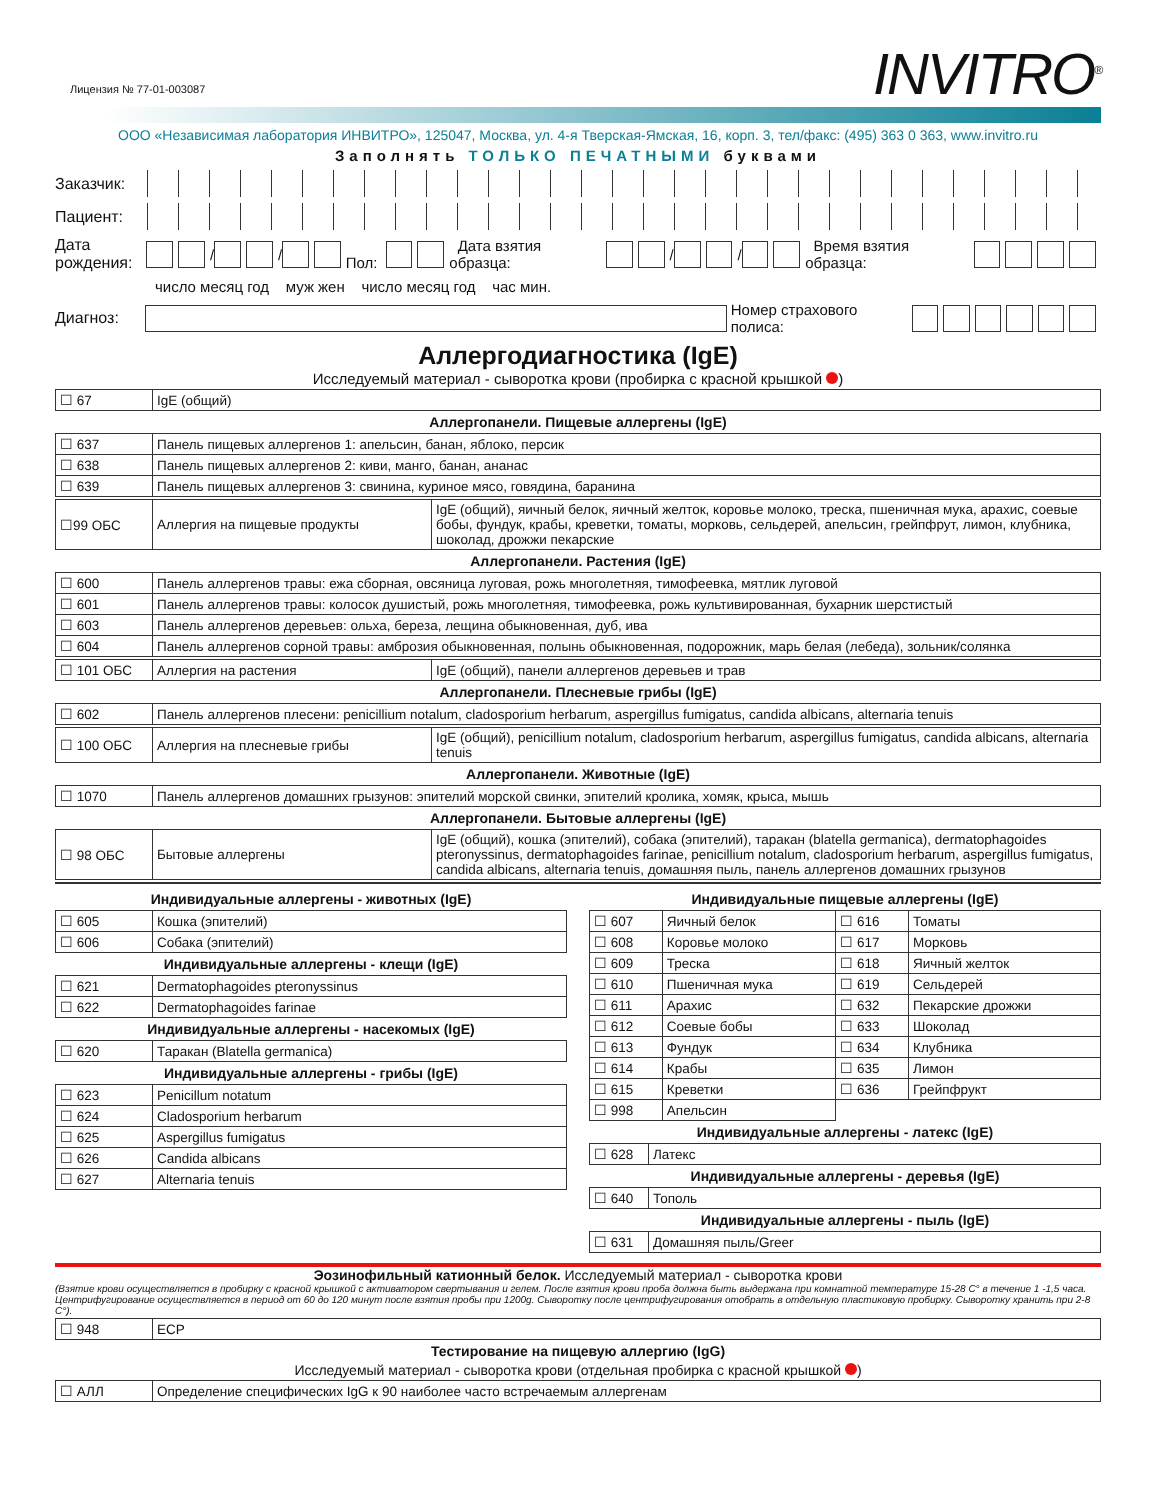Лицензия № 77-01-003087
INVITRO<sup>®</sup>
ООО «Независимая лаборатория ИНВИТРО», 125047, Москва, ул. 4-я Тверская-Ямская, 16, корп. 3, тел/факс: (495) 363 0 363, www.invitro.ru
Заполнять ТОЛЬКО ПЕЧАТНЫМИ буквами
Заказчик:
Пациент:
Дата рождения:
/ / Пол: Дата взятия образца: / / Время взятия образца:
число месяц год муж жен число месяц год час мин.
Диагноз: Номер страхового полиса:
Аллергодиагностика (IgE)
Исследуемый материал - сыворотка крови (пробирка с красной крышкой )
| ☐ 67 | IgE (общий) |
Аллергопанели. Пищевые аллергены (IgE)
| ☐ 637 | Панель пищевых аллергенов 1: апельсин, банан, яблоко, персик |
| ☐ 638 | Панель пищевых аллергенов 2: киви, манго, банан, ананас |
| ☐ 639 | Панель пищевых аллергенов 3: свинина, куриное мясо, говядина, баранина |
| ☐99 ОБС | Аллергия на пищевые продукты | IgE (общий), яичный белок, яичный желток, коровье молоко, треска, пшеничная мука, арахис, соевые бобы, фундук, крабы, креветки, томаты, морковь, сельдерей, апельсин, грейпфрут, лимон, клубника, шоколад, дрожжи пекарские |
Аллергопанели. Растения (IgE)
| ☐ 600 | Панель аллергенов травы: ежа сборная, овсяница луговая, рожь многолетняя, тимофеевка, мятлик луговой |
| ☐ 601 | Панель аллергенов травы: колосок душистый, рожь многолетняя, тимофеевка, рожь культивированная, бухарник шерстистый |
| ☐ 603 | Панель аллергенов деревьев: ольха, береза, лещина обыкновенная, дуб, ива |
| ☐ 604 | Панель аллергенов сорной травы: амброзия обыкновенная, полынь обыкновенная, подорожник, марь белая (лебеда), зольник/солянка |
| ☐ 101 ОБС | Аллергия на растения | IgE (общий), панели аллергенов деревьев и трав |
Аллергопанели. Плесневые грибы (IgE)
| ☐ 602 | Панель аллергенов плесени: penicillium notalum, cladosporium herbarum, aspergillus fumigatus, candida albicans, alternaria tenuis |
| ☐ 100 ОБС | Аллергия на плесневые грибы | IgE (общий), penicillium notalum, cladosporium herbarum, aspergillus fumigatus, candida albicans, alternaria tenuis |
Аллергопанели. Животные (IgE)
| ☐ 1070 | Панель аллергенов домашних грызунов: эпителий морской свинки, эпителий кролика, хомяк, крыса, мышь |
Аллергопанели. Бытовые аллергены (IgE)
| ☐ 98 ОБС | Бытовые аллергены | IgE (общий), кошка (эпителий), собака (эпителий), таракан (blatella germanica), dermatophagoides pteronyssinus, dermatophagoides farinae, penicillium notalum, cladosporium herbarum, aspergillus fumigatus, candida albicans, alternaria tenuis, домашняя пыль, панель аллергенов домашних грызунов |
Индивидуальные аллергены - животных (IgE)
| ☐ 605 | Кошка (эпителий) |
| ☐ 606 | Собака (эпителий) |
Индивидуальные аллергены - клещи (IgE)
| ☐ 621 | Dermatophagoides pteronyssinus |
| ☐ 622 | Dermatophagoides farinae |
Индивидуальные аллергены - насекомых (IgE)
| ☐ 620 | Таракан (Blatella germanica) |
Индивидуальные аллергены - грибы (IgE)
| ☐ 623 | Penicillum notatum |
| ☐ 624 | Cladosporium herbarum |
| ☐ 625 | Aspergillus fumigatus |
| ☐ 626 | Candida albicans |
| ☐ 627 | Alternaria tenuis |
Индивидуальные пищевые аллергены (IgE)
| ☐ 607 | Яичный белок | ☐ 616 | Томаты |
| ☐ 608 | Коровье молоко | ☐ 617 | Морковь |
| ☐ 609 | Треска | ☐ 618 | Яичный желток |
| ☐ 610 | Пшеничная мука | ☐ 619 | Сельдерей |
| ☐ 611 | Арахис | ☐ 632 | Пекарские дрожжи |
| ☐ 612 | Соевые бобы | ☐ 633 | Шоколад |
| ☐ 613 | Фундук | ☐ 634 | Клубника |
| ☐ 614 | Крабы | ☐ 635 | Лимон |
| ☐ 615 | Креветки | ☐ 636 | Грейпфрукт |
| ☐ 998 | Апельсин | | |
Индивидуальные аллергены - латекс (IgE)
| ☐ 628 | Латекс |
Индивидуальные аллергены - деревья (IgE)
| ☐ 640 | Тополь |
Индивидуальные аллергены - пыль (IgE)
| ☐ 631 | Домашняя пыль/Greer |
Эозинофильный катионный белок. Исследуемый материал - сыворотка крови
(Взятие крови осуществляется в пробирку с красной крышкой с активатором свертывания и гелем. После взятия крови проба должна быть выдержана при комнатной температуре 15-28 С° в течение 1 -1,5 часа. Центрифугирование осуществляется в период от 60 до 120 минут после взятия пробы при 1200g. Сыворотку после центрифугирования отобрать в отдельную пластиковую пробирку. Сыворотку хранить при 2-8 С°).
| ☐ 948 | ЕСР |
Тестирование на пищевую аллергию (IgG)
Исследуемый материал - сыворотка крови (отдельная пробирка с красной крышкой )
| ☐ АЛЛ | Определение специфических IgG к 90 наиболее часто встречаемым аллергенам |